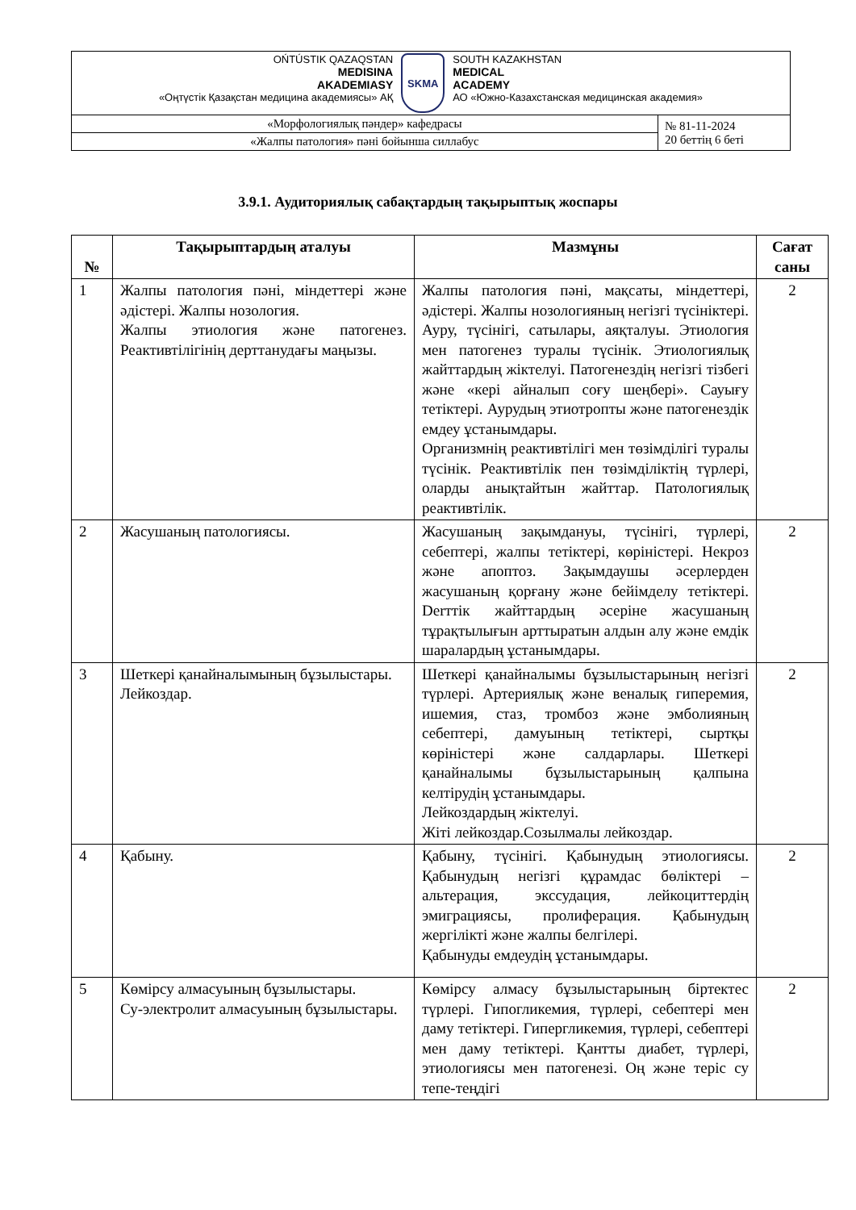| OŃTÚSTIK QAZAQSTAN MEDISINA AKADEMIASY «Оңтүстік Қазақстан медицина академиясы» АҚ SKMA SOUTH KAZAKHSTAN MEDICAL ACADEMY АО «Южно-Казахстанская медицинская академия» | |
| «Морфологиялық пәндер» кафедрасы | № 81-11-2024 20 беттің 6 беті |
| «Жалпы патология» пәні бойынша силлабус | |
3.9.1. Аудиториялық сабақтардың тақырыптық жоспары
| № | Тақырыптардың аталуы | Мазмұны | Сағат саны |
| --- | --- | --- | --- |
| 1 | Жалпы патология пәні, міндеттері және әдістері. Жалпы нозология. Жалпы этиология және патогенез. Реактивтілігінің дерттанудағы маңызы. | Жалпы патология пәні, мақсаты, міндеттері, әдістері. Жалпы нозологияның негізгі түсініктері. Ауру, түсінігі, сатылары, аяқталуы. Этиология мен патогенез туралы түсінік. Этиологиялық жайттардың жіктелуі. Патогенездің негізгі тізбегі және «кері айналып соғу шеңбері». Сауығу тетіктері. Аурудың этиотропты және патогенездік емдеу ұстанымдары. Организмнің реактивтілігі мен төзімділігі туралы түсінік. Реактивтілік пен төзімділіктің түрлері, оларды анықтайтын жайттар. Патологиялық реактивтілік. | 2 |
| 2 | Жасушаның патологиясы. | Жасушаның зақымдануы, түсінігі, түрлері, себептері, жалпы тетіктері, көріністері. Некроз және апоптоз. Зақымдаушы әсерлерден жасушаның қорғану және бейімделу тетіктері. Derттік жайттардың әсеріне жасушаның тұрақтылығын арттыратын алдын алу және емдік шаралардың ұстанымдары. | 2 |
| 3 | Шеткері қанайналымының бұзылыстары. Лейкоздар. | Шеткері қанайналымы бұзылыстарының негізгі түрлері. Артериялық және веналық гиперемия, ишемия, стаз, тромбоз және эмболияның себептері, дамуының тетіктері, сыртқы көріністері және салдарлары. Шеткері қанайналымы бұзылыстарының қалпына келтірудің ұстанымдары. Лейкоздардың жіктелуі. Жіті лейкоздар.Созылмалы лейкоздар. | 2 |
| 4 | Қабыну. | Қабыну, түсінігі. Қабынудың этиологиясы. Қабынудың негізгі құрамдас бөліктері – альтерация, экссудация, лейкоциттердің эмиграциясы, пролиферация. Қабынудың жергілікті және жалпы белгілері. Қабынуды емдеудің ұстанымдары. | 2 |
| 5 | Көмірсу алмасуының бұзылыстары. Су-электролит алмасуының бұзылыстары. | Көмірсу алмасу бұзылыстарының біртектес түрлері. Гипогликемия, түрлері, себептері мен даму тетіктері. Гипергликемия, түрлері, себептері мен даму тетіктері. Қантты диабет, түрлері, этиологиясы мен патогенезі. Оң және теріс су тепе-теңдігі | 2 |